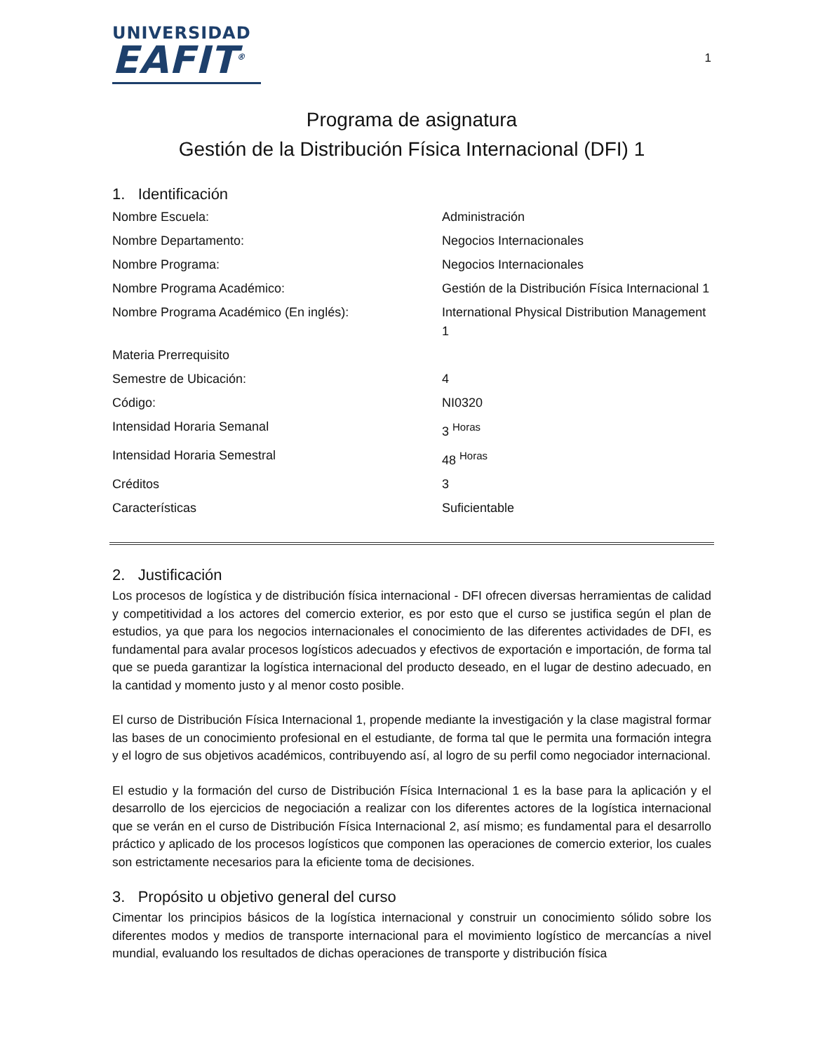UNIVERSIDAD
EAFIT<sup>®</sup>
1
Programa de asignatura
Gestión de la Distribución Física Internacional (DFI) 1
1. Identificación
| Nombre Escuela: | Administración |
| Nombre Departamento: | Negocios Internacionales |
| Nombre Programa: | Negocios Internacionales |
| Nombre Programa Académico: | Gestión de la Distribución Física Internacional 1 |
| Nombre Programa Académico (En inglés): | International Physical Distribution Management 1 |
| Materia Prerrequisito | |
| Semestre de Ubicación: | 4 |
| Código: | NI0320 |
| Intensidad Horaria Semanal | 3 <sup>Horas</sup> |
| Intensidad Horaria Semestral | 48 <sup>Horas</sup> |
| Créditos | 3 |
| Características | Suficientable |
2. Justificación
Los procesos de logística y de distribución física internacional - DFI ofrecen diversas herramientas de calidad y competitividad a los actores del comercio exterior, es por esto que el curso se justifica según el plan de estudios, ya que para los negocios internacionales el conocimiento de las diferentes actividades de DFI, es fundamental para avalar procesos logísticos adecuados y efectivos de exportación e importación, de forma tal que se pueda garantizar la logística internacional del producto deseado, en el lugar de destino adecuado, en la cantidad y momento justo y al menor costo posible.
El curso de Distribución Física Internacional 1, propende mediante la investigación y la clase magistral formar las bases de un conocimiento profesional en el estudiante, de forma tal que le permita una formación integra y el logro de sus objetivos académicos, contribuyendo así, al logro de su perfil como negociador internacional.
El estudio y la formación del curso de Distribución Física Internacional 1 es la base para la aplicación y el desarrollo de los ejercicios de negociación a realizar con los diferentes actores de la logística internacional que se verán en el curso de Distribución Física Internacional 2, así mismo; es fundamental para el desarrollo práctico y aplicado de los procesos logísticos que componen las operaciones de comercio exterior, los cuales son estrictamente necesarios para la eficiente toma de decisiones.
3. Propósito u objetivo general del curso
Cimentar los principios básicos de la logística internacional y construir un conocimiento sólido sobre los diferentes modos y medios de transporte internacional para el movimiento logístico de mercancías a nivel mundial, evaluando los resultados de dichas operaciones de transporte y distribución física